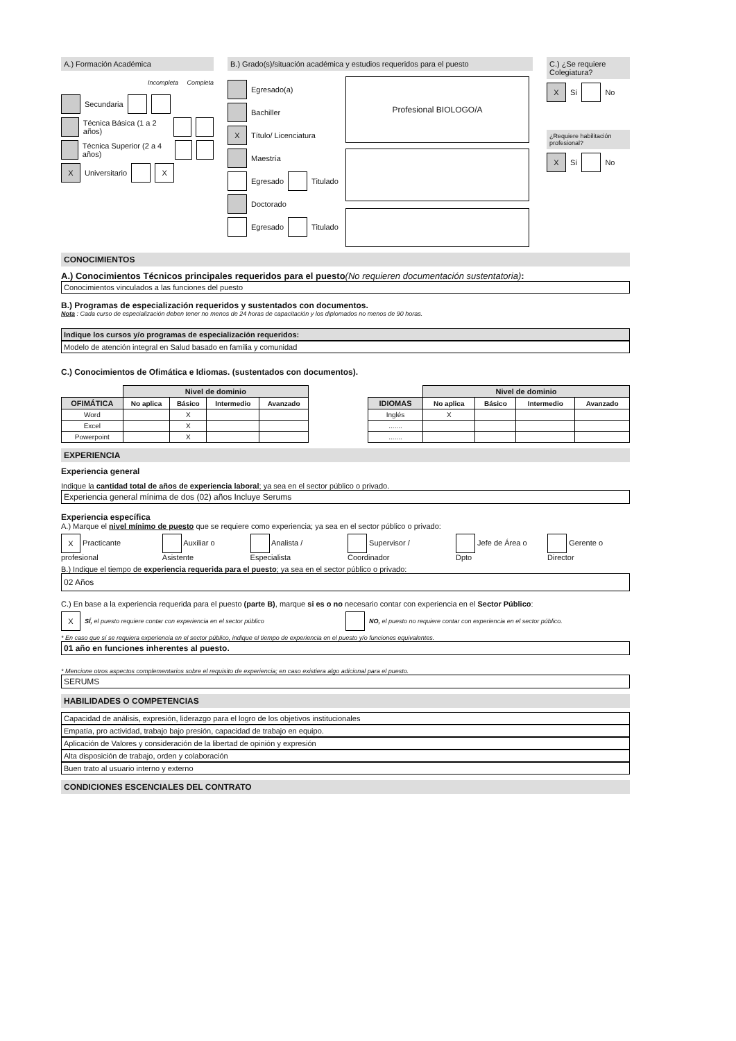A.) Formación Académica
Incompleta Completa
Secundaria
Técnica Básica (1 a 2 años)
Técnica Superior (2 a 4 años)
X Universitario X
B.) Grado(s)/situación académica y estudios requeridos para el puesto
Egresado(a)
Bachiller
X Título/ Licenciatura
Maestría
Egresado Titulado
Doctorado
Egresado Titulado
Profesional BIOLOGO/A
C.) ¿Se requiere Colegiatura?
X Sí No
¿Requiere habilitación profesional?
X Sí No
CONOCIMIENTOS
A.) Conocimientos Técnicos principales requeridos para el puesto(No requieren documentación sustentatoria):
Conocimientos vinculados a las funciones del puesto
B.) Programas de especialización requeridos y sustentados con documentos.
Nota : Cada curso de especialización deben tener no menos de 24 horas de capacitación y los diplomados no menos de 90 horas.
Indique los cursos y/o programas de especialización requeridos:
Modelo de atención integral en Salud basado en familia y comunidad
C.) Conocimientos de Ofimática e Idiomas. (sustentados con documentos).
| | Nivel de dominio | | | |
| --- | --- | --- | --- | --- |
| OFIMÁTICA | No aplica | Básico | Intermedio | Avanzado |
| Word | | X | | |
| Excel | | X | | |
| Powerpoint | | X | | |
| | Nivel de dominio | | | |
| --- | --- | --- | --- | --- |
| IDIOMAS | No aplica | Básico | Intermedio | Avanzado |
| Inglés | X | | | |
| ....... | | | | |
| ....... | | | | |
EXPERIENCIA
Experiencia general
Indique la cantidad total de años de experiencia laboral; ya sea en el sector público o privado.
Experiencia general mínima de dos (02) años Incluye Serums
Experiencia específica
A.) Marque el nivel mínimo de puesto que se requiere como experiencia; ya sea en el sector público o privado:
X Practicante profesional Auxiliar o Asistente Analista / Especialista Supervisor / Coordinador Jefe de Área o Dpto Gerente o Director
B.) Indique el tiempo de experiencia requerida para el puesto; ya sea en el sector público o privado:
02 Años
C.) En base a la experiencia requerida para el puesto (parte B), marque si es o no necesario contar con experiencia en el Sector Público:
X SÍ, el puesto requiere contar con experiencia en el sector público NO, el puesto no requiere contar con experiencia en el sector público.
* En caso que sí se requiera experiencia en el sector público, indique el tiempo de experiencia en el puesto y/o funciones equivalentes.
01 año en funciones inherentes al puesto.
* Mencione otros aspectos complementarios sobre el requisito de experiencia; en caso existiera algo adicional para el puesto.
SERUMS
HABILIDADES O COMPETENCIAS
Capacidad de análisis, expresión, liderazgo para el logro de los objetivos institucionales
Empatía, pro actividad, trabajo bajo presión, capacidad de trabajo en equipo.
Aplicación de Valores y consideración de la libertad de opinión y expresión
Alta disposición de trabajo, orden y colaboración
Buen trato al usuario interno y externo
CONDICIONES ESCENCIALES DEL CONTRATO